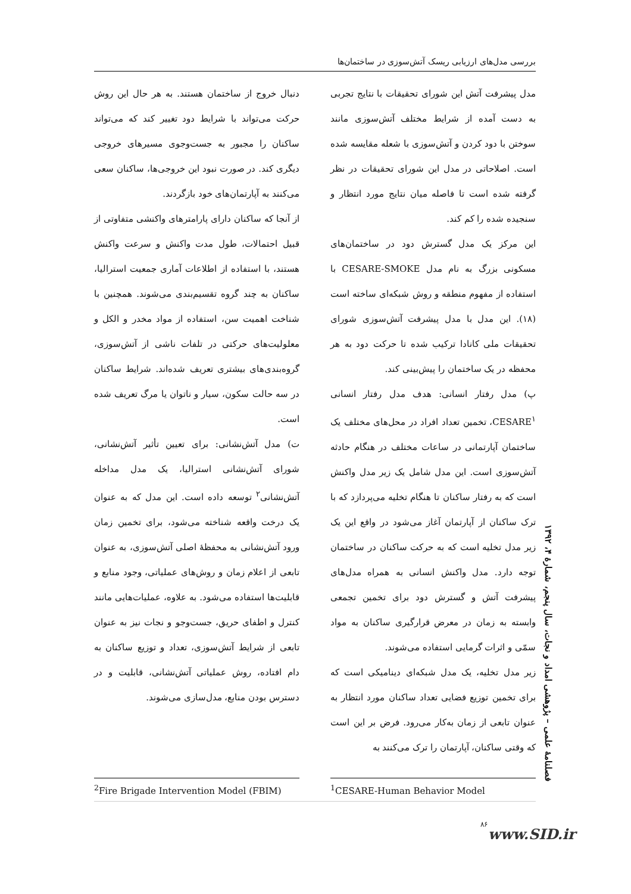بررسی مدل‌های ارزیابی ریسک آتش‌سوزی در ساختمان‌ها
مدل پیشرفت آتش این شورای تحقیقات با نتایج تجربی به دست آمده از شرایط مختلف آتش‌سوزی مانند سوختن با دود کردن و آتش‌سوزی با شعله مقایسه شده است. اصلاحاتی در مدل این شورای تحقیقات در نظر گرفته شده است تا فاصله میان نتایج مورد انتظار و سنجیده شده را کم کند.
این مرکز یک مدل گسترش دود در ساختمان‌های مسکونی بزرگ به نام مدل CESARE-SMOKE با استفاده از مفهوم منطقه و روش شبکه‌ای ساخته است (۱۸). این مدل با مدل پیشرفت آتش‌سوزی شورای تحقیقات ملی کانادا ترکیب شده تا حرکت دود به هر محفظه در یک ساختمان را پیش‌بینی کند.
پ) مدل رفتار انسانی: هدف مدل رفتار انسانی CESARE<sup>۱</sup>، تخمین تعداد افراد در محل‌های مختلف یک ساختمان آپارتمانی در ساعات مختلف در هنگام حادثه آتش‌سوزی است. این مدل شامل یک زیر مدل واکنش است که به رفتار ساکنان تا هنگام تخلیه می‌پردازد که با ترک ساکنان از آپارتمان آغاز می‌شود در واقع این یک زیر مدل تخلیه است که به حرکت ساکنان در ساختمان توجه دارد. مدل واکنش انسانی به همراه مدل‌های پیشرفت آتش و گسترش دود برای تخمین تجمعی وابسته به زمان در معرض قرارگیری ساکنان به مواد سمّی و اثرات گرمایی استفاده می‌شوند.
زیر مدل تخلیه، یک مدل شبکه‌ای دینامیکی است که برای تخمین توزیع فضایی تعداد ساکنان مورد انتظار به عنوان تابعی از زمان به‌کار می‌رود. فرض بر این است که وقتی ساکنان، آپارتمان را ترک می‌کنند به
دنبال خروج از ساختمان هستند. به هر حال این روش حرکت می‌تواند با شرایط دود تغییر کند که می‌تواند ساکنان را مجبور به جست‌وجوی مسیرهای خروجی دیگری کند. در صورت نبود این خروجی‌ها، ساکنان سعی می‌کنند به آپارتمان‌های خود بازگردند.
از آنجا که ساکنان دارای پارامترهای واکنشی متفاوتی از قبیل احتمالات، طول مدت واکنش و سرعت واکنش هستند، با استفاده از اطلاعات آماری جمعیت استرالیا، ساکنان به چند گروه تقسیم‌بندی می‌شوند. همچنین با شناخت اهمیت سن، استفاده از مواد مخدر و الکل و معلولیت‌های حرکتی در تلفات ناشی از آتش‌سوزی، گروه‌بندی‌های بیشتری تعریف شده‌اند. شرایط ساکنان در سه حالت سکون، سیار و ناتوان یا مرگ تعریف شده است.
ت) مدل آتش‌نشانی: برای تعیین تأثیر آتش‌نشانی، شورای آتش‌نشانی استرالیا، یک مدل مداخله آتش‌نشانی<sup>۲</sup> توسعه داده است. این مدل که به عنوان یک درخت واقعه شناخته می‌شود، برای تخمین زمان ورود آتش‌نشانی به محفظهٔ اصلی آتش‌سوزی، به عنوان تابعی از اعلام زمان و روش‌های عملیاتی، وجود منابع و قابلیت‌ها استفاده می‌شود. به علاوه، عملیات‌هایی مانند کنترل و اطفای حریق، جست‌وجو و نجات نیز به عنوان تابعی از شرایط آتش‌سوزی، تعداد و توزیع ساکنان به دام افتاده، روش عملیاتی آتش‌نشانی، قابلیت و در دسترس بودن منابع، مدل‌سازی می‌شوند.
<sup>1</sup> CESARE-Human Behavior Model <sup>2</sup> Fire Brigade Intervention Model (FBIM)
فصلنامهٔ علمی – پژوهشی امداد و نجات، سال پنجم، شمارهٔ ۴، ۱۳۹۲
۸۶
www.SID.ir